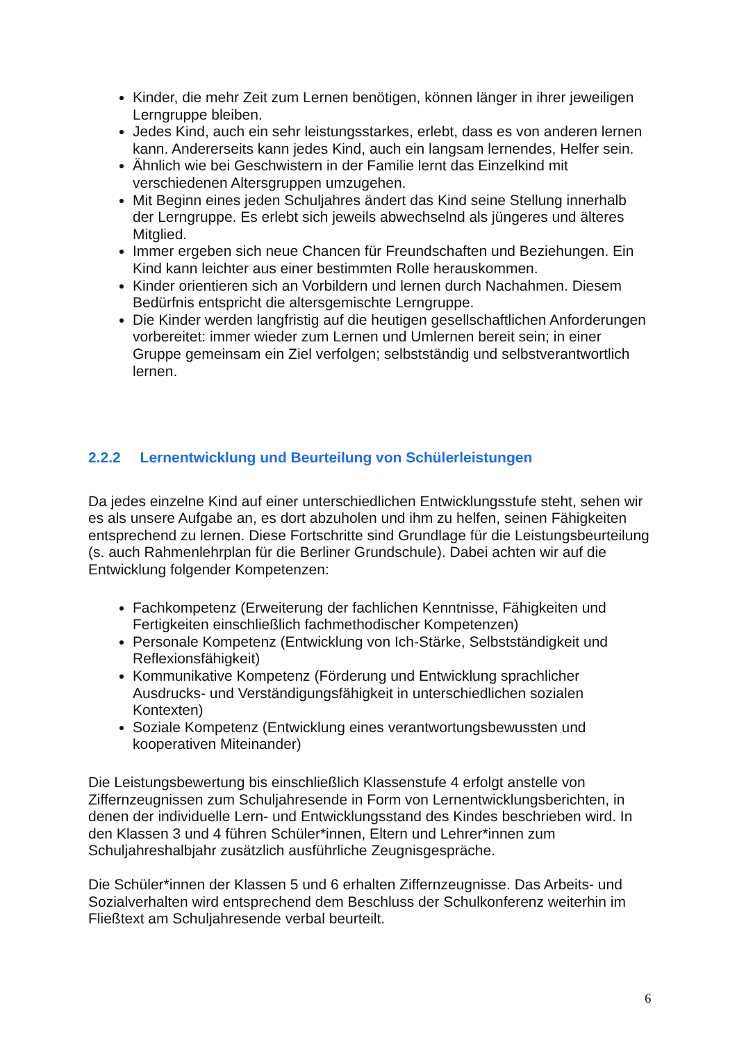Kinder, die mehr Zeit zum Lernen benötigen, können länger in ihrer jeweiligen Lerngruppe bleiben.
Jedes Kind, auch ein sehr leistungsstarkes, erlebt, dass es von anderen lernen kann. Andererseits kann jedes Kind, auch ein langsam lernendes, Helfer sein.
Ähnlich wie bei Geschwistern in der Familie lernt das Einzelkind mit verschiedenen Altersgruppen umzugehen.
Mit Beginn eines jeden Schuljahres ändert das Kind seine Stellung innerhalb der Lerngruppe. Es erlebt sich jeweils abwechselnd als jüngeres und älteres Mitglied.
Immer ergeben sich neue Chancen für Freundschaften und Beziehungen. Ein Kind kann leichter aus einer bestimmten Rolle herauskommen.
Kinder orientieren sich an Vorbildern und lernen durch Nachahmen. Diesem Bedürfnis entspricht die altersgemischte Lerngruppe.
Die Kinder werden langfristig auf die heutigen gesellschaftlichen Anforderungen vorbereitet: immer wieder zum Lernen und Umlernen bereit sein; in einer Gruppe gemeinsam ein Ziel verfolgen; selbstständig und selbstverantwortlich lernen.
2.2.2 Lernentwicklung und Beurteilung von Schülerleistungen
Da jedes einzelne Kind auf einer unterschiedlichen Entwicklungsstufe steht, sehen wir es als unsere Aufgabe an, es dort abzuholen und ihm zu helfen, seinen Fähigkeiten entsprechend zu lernen. Diese Fortschritte sind Grundlage für die Leistungsbeurteilung (s. auch Rahmenlehrplan für die Berliner Grundschule). Dabei achten wir auf die Entwicklung folgender Kompetenzen:
Fachkompetenz (Erweiterung der fachlichen Kenntnisse, Fähigkeiten und Fertigkeiten einschließlich fachmethodischer Kompetenzen)
Personale Kompetenz (Entwicklung von Ich-Stärke, Selbstständigkeit und Reflexionsfähigkeit)
Kommunikative Kompetenz (Förderung und Entwicklung sprachlicher Ausdrucks- und Verständigungsfähigkeit in unterschiedlichen sozialen Kontexten)
Soziale Kompetenz (Entwicklung eines verantwortungsbewussten und kooperativen Miteinander)
Die Leistungsbewertung bis einschließlich Klassenstufe 4 erfolgt anstelle von Ziffernzeugnissen zum Schuljahresende in Form von Lernentwicklungsberichten, in denen der individuelle Lern- und Entwicklungsstand des Kindes beschrieben wird. In den Klassen 3 und 4 führen Schüler*innen, Eltern und Lehrer*innen zum Schuljahreshalbjahr zusätzlich ausführliche Zeugnisgespräche.
Die Schüler*innen der Klassen 5 und 6 erhalten Ziffernzeugnisse. Das Arbeits- und Sozialverhalten wird entsprechend dem Beschluss der Schulkonferenz weiterhin im Fließtext am Schuljahresende verbal beurteilt.
6